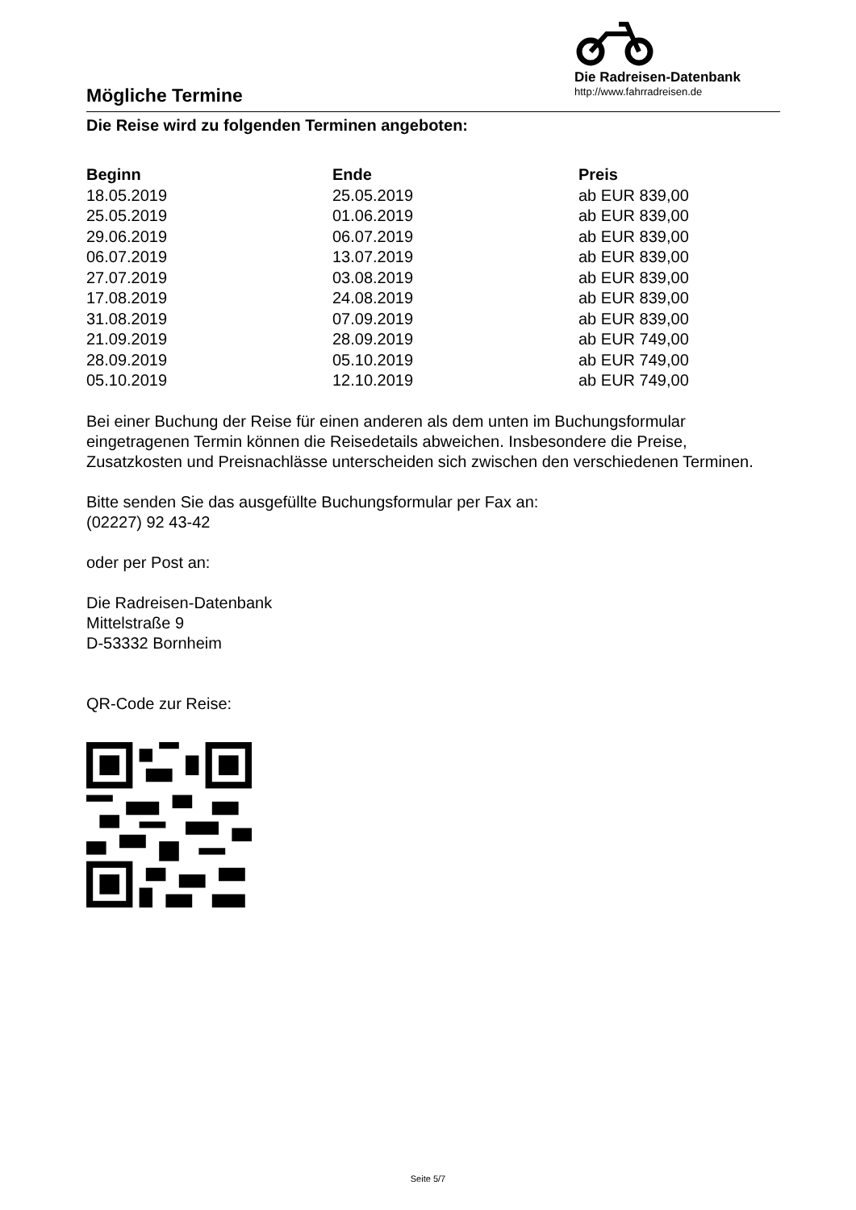Mögliche Termine
Die Radreisen-Datenbank
http://www.fahrradreisen.de
Die Reise wird zu folgenden Terminen angeboten:
| Beginn | Ende | Preis |
| --- | --- | --- |
| 18.05.2019 | 25.05.2019 | ab EUR 839,00 |
| 25.05.2019 | 01.06.2019 | ab EUR 839,00 |
| 29.06.2019 | 06.07.2019 | ab EUR 839,00 |
| 06.07.2019 | 13.07.2019 | ab EUR 839,00 |
| 27.07.2019 | 03.08.2019 | ab EUR 839,00 |
| 17.08.2019 | 24.08.2019 | ab EUR 839,00 |
| 31.08.2019 | 07.09.2019 | ab EUR 839,00 |
| 21.09.2019 | 28.09.2019 | ab EUR 749,00 |
| 28.09.2019 | 05.10.2019 | ab EUR 749,00 |
| 05.10.2019 | 12.10.2019 | ab EUR 749,00 |
Bei einer Buchung der Reise für einen anderen als dem unten im Buchungsformular eingetragenen Termin können die Reisedetails abweichen. Insbesondere die Preise, Zusatzkosten und Preisnachlässe unterscheiden sich zwischen den verschiedenen Terminen.
Bitte senden Sie das ausgefüllte Buchungsformular per Fax an:
(02227) 92 43-42
oder per Post an:
Die Radreisen-Datenbank
Mittelstraße 9
D-53332 Bornheim
QR-Code zur Reise:
Seite 5/7